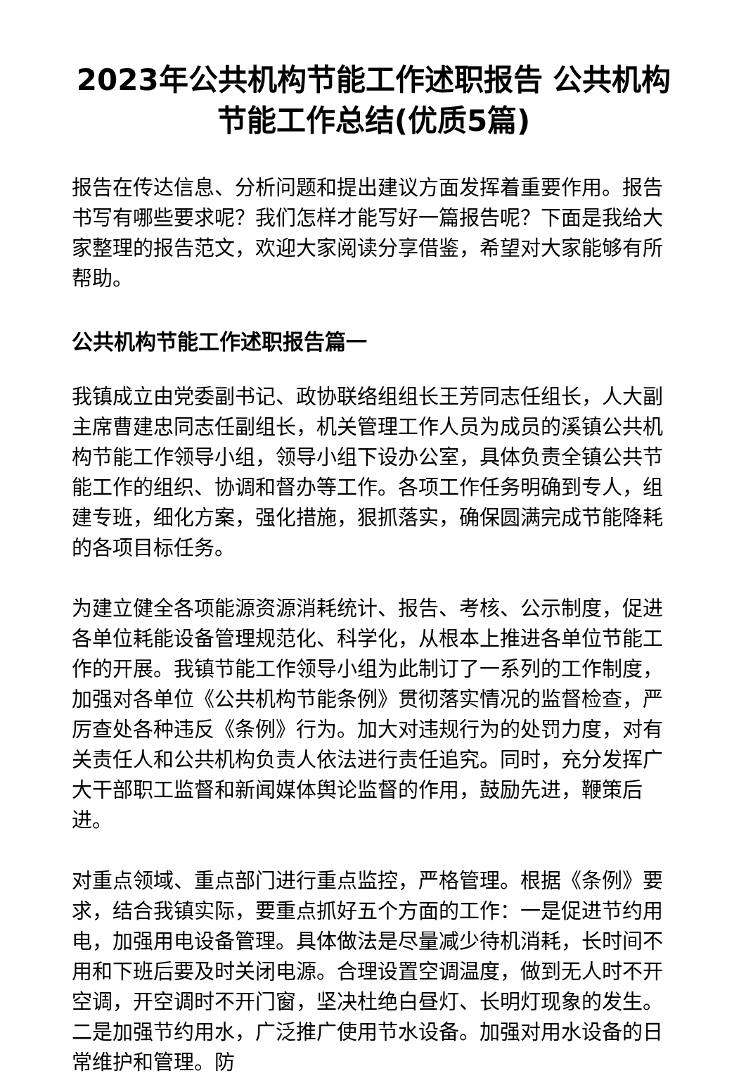2023年公共机构节能工作述职报告 公共机构节能工作总结(优质5篇)
报告在传达信息、分析问题和提出建议方面发挥着重要作用。报告书写有哪些要求呢？我们怎样才能写好一篇报告呢？下面是我给大家整理的报告范文，欢迎大家阅读分享借鉴，希望对大家能够有所帮助。
公共机构节能工作述职报告篇一
我镇成立由党委副书记、政协联络组组长王芳同志任组长，人大副主席曹建忠同志任副组长，机关管理工作人员为成员的溪镇公共机构节能工作领导小组，领导小组下设办公室，具体负责全镇公共节能工作的组织、协调和督办等工作。各项工作任务明确到专人，组建专班，细化方案，强化措施，狠抓落实，确保圆满完成节能降耗的各项目标任务。
为建立健全各项能源资源消耗统计、报告、考核、公示制度，促进各单位耗能设备管理规范化、科学化，从根本上推进各单位节能工作的开展。我镇节能工作领导小组为此制订了一系列的工作制度，加强对各单位《公共机构节能条例》贯彻落实情况的监督检查，严厉查处各种违反《条例》行为。加大对违规行为的处罚力度，对有关责任人和公共机构负责人依法进行责任追究。同时，充分发挥广大干部职工监督和新闻媒体舆论监督的作用，鼓励先进，鞭策后进。
对重点领域、重点部门进行重点监控，严格管理。根据《条例》要求，结合我镇实际，要重点抓好五个方面的工作：一是促进节约用电，加强用电设备管理。具体做法是尽量减少待机消耗，长时间不用和下班后要及时关闭电源。合理设置空调温度，做到无人时不开空调，开空调时不开门窗，坚决杜绝白昼灯、长明灯现象的发生。二是加强节约用水，广泛推广使用节水设备。加强对用水设备的日常维护和管理。防